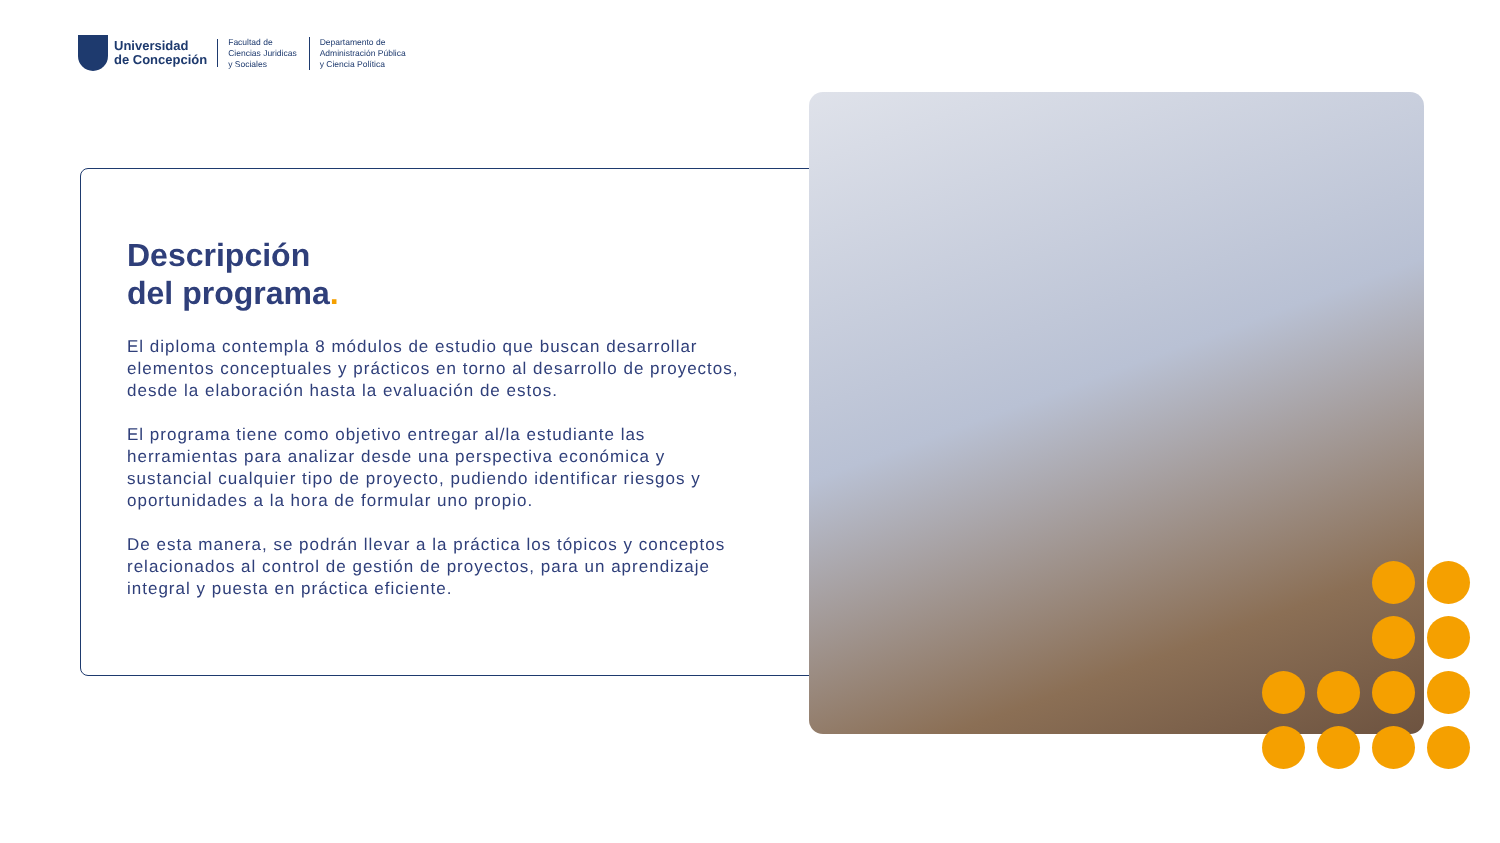Universidad
de Concepción
Facultad de
Ciencias Juridicas
y Sociales
Departamento de
Administración Pública
y Ciencia Política
Descripción
del programa.
El diploma contempla 8 módulos de estudio que buscan desarrollar elementos conceptuales y prácticos en torno al desarrollo de proyectos, desde la elaboración hasta la evaluación de estos.
El programa tiene como objetivo entregar al/la estudiante las herramientas para analizar desde una perspectiva económica y sustancial cualquier tipo de proyecto, pudiendo identificar riesgos y oportunidades a la hora de formular uno propio.
De esta manera, se podrán llevar a la práctica los tópicos y conceptos relacionados al control de gestión de proyectos, para un aprendizaje integral y puesta en práctica eficiente.